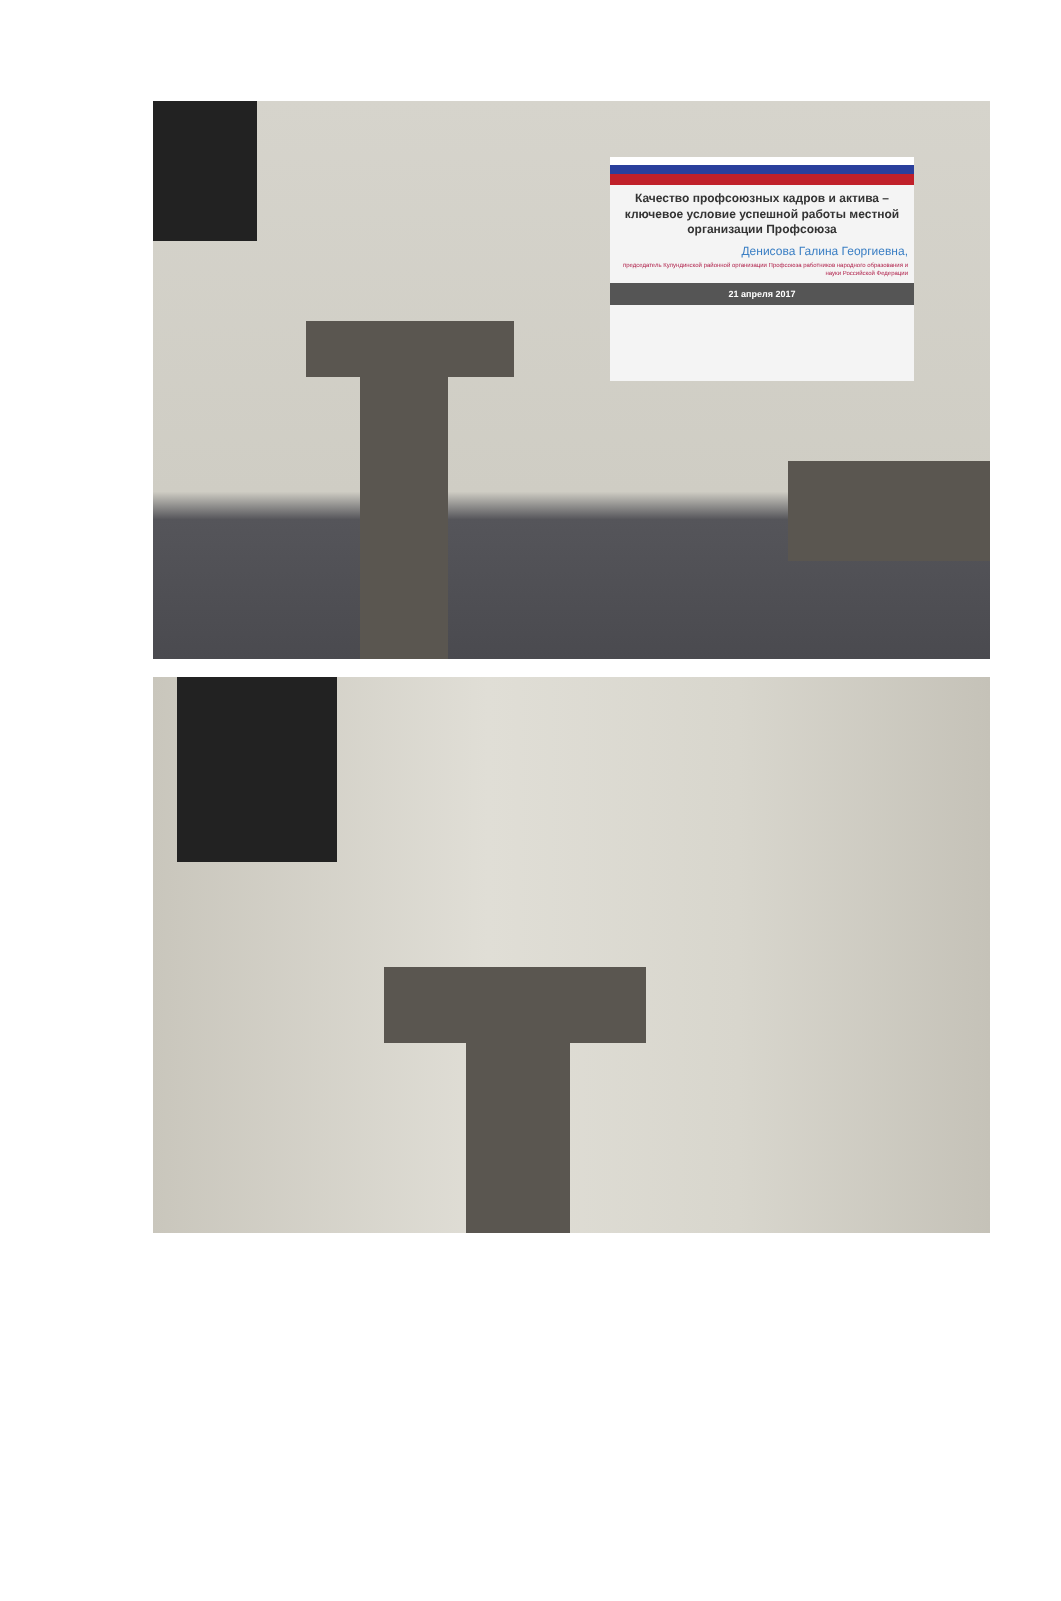Качество профсоюзных кадров и актива – ключевое условие успешной работы местной организации Профсоюза
Денисова Галина Георгиевна,
председатель Кулундинской районной организации Профсоюза работников народного образования и науки Российской Федерации
21 апреля 2017